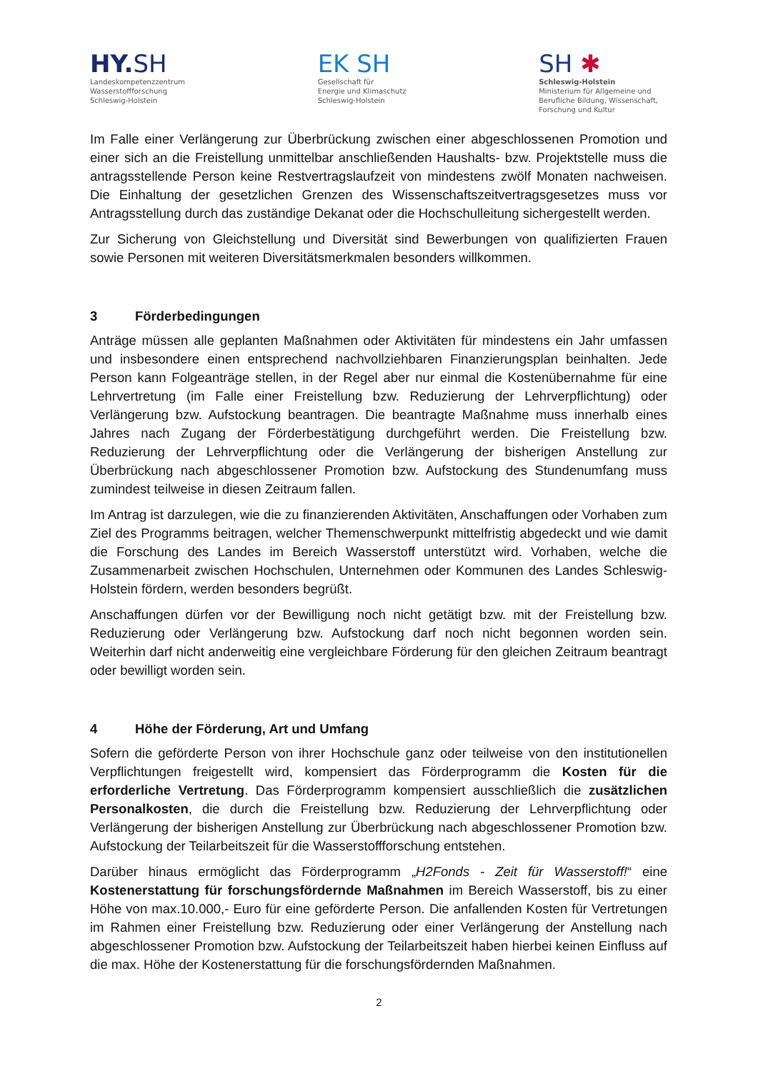HY. SH
Landeskompetenzzentrum
Wasserstoffforschung
Schleswig-Holstein
EK SH
Gesellschaft für
Energie und Klimaschutz
Schleswig-Holstein
SH ✱
Schleswig-Holstein
Ministerium für Allgemeine und
Berufliche Bildung, Wissenschaft,
Forschung und Kultur
Im Falle einer Verlängerung zur Überbrückung zwischen einer abgeschlossenen Promotion und einer sich an die Freistellung unmittelbar anschließenden Haushalts- bzw. Projektstelle muss die antragsstellende Person keine Restvertragslaufzeit von mindestens zwölf Monaten nachweisen. Die Einhaltung der gesetzlichen Grenzen des Wissenschaftszeitvertragsgesetzes muss vor Antragsstellung durch das zuständige Dekanat oder die Hochschulleitung sichergestellt werden.
Zur Sicherung von Gleichstellung und Diversität sind Bewerbungen von qualifizierten Frauen sowie Personen mit weiteren Diversitätsmerkmalen besonders willkommen.
3 Förderbedingungen
Anträge müssen alle geplanten Maßnahmen oder Aktivitäten für mindestens ein Jahr umfassen und insbesondere einen entsprechend nachvollziehbaren Finanzierungsplan beinhalten. Jede Person kann Folgeanträge stellen, in der Regel aber nur einmal die Kostenübernahme für eine Lehrvertretung (im Falle einer Freistellung bzw. Reduzierung der Lehrverpflichtung) oder Verlängerung bzw. Aufstockung beantragen. Die beantragte Maßnahme muss innerhalb eines Jahres nach Zugang der Förderbestätigung durchgeführt werden. Die Freistellung bzw. Reduzierung der Lehrverpflichtung oder die Verlängerung der bisherigen Anstellung zur Überbrückung nach abgeschlossener Promotion bzw. Aufstockung des Stundenumfang muss zumindest teilweise in diesen Zeitraum fallen.
Im Antrag ist darzulegen, wie die zu finanzierenden Aktivitäten, Anschaffungen oder Vorhaben zum Ziel des Programms beitragen, welcher Themenschwerpunkt mittelfristig abgedeckt und wie damit die Forschung des Landes im Bereich Wasserstoff unterstützt wird. Vorhaben, welche die Zusammenarbeit zwischen Hochschulen, Unternehmen oder Kommunen des Landes Schleswig-Holstein fördern, werden besonders begrüßt.
Anschaffungen dürfen vor der Bewilligung noch nicht getätigt bzw. mit der Freistellung bzw. Reduzierung oder Verlängerung bzw. Aufstockung darf noch nicht begonnen worden sein. Weiterhin darf nicht anderweitig eine vergleichbare Förderung für den gleichen Zeitraum beantragt oder bewilligt worden sein.
4 Höhe der Förderung, Art und Umfang
Sofern die geförderte Person von ihrer Hochschule ganz oder teilweise von den institutionellen Verpflichtungen freigestellt wird, kompensiert das Förderprogramm die Kosten für die erforderliche Vertretung. Das Förderprogramm kompensiert ausschließlich die zusätzlichen Personalkosten, die durch die Freistellung bzw. Reduzierung der Lehrverpflichtung oder Verlängerung der bisherigen Anstellung zur Überbrückung nach abgeschlossener Promotion bzw. Aufstockung der Teilarbeitszeit für die Wasserstoffforschung entstehen.
Darüber hinaus ermöglicht das Förderprogramm „H2Fonds - Zeit für Wasserstoff!“ eine Kostenerstattung für forschungsfördernde Maßnahmen im Bereich Wasserstoff, bis zu einer Höhe von max.10.000,- Euro für eine geförderte Person. Die anfallenden Kosten für Vertretungen im Rahmen einer Freistellung bzw. Reduzierung oder einer Verlängerung der Anstellung nach abgeschlossener Promotion bzw. Aufstockung der Teilarbeitszeit haben hierbei keinen Einfluss auf die max. Höhe der Kostenerstattung für die forschungsfördernden Maßnahmen.
2